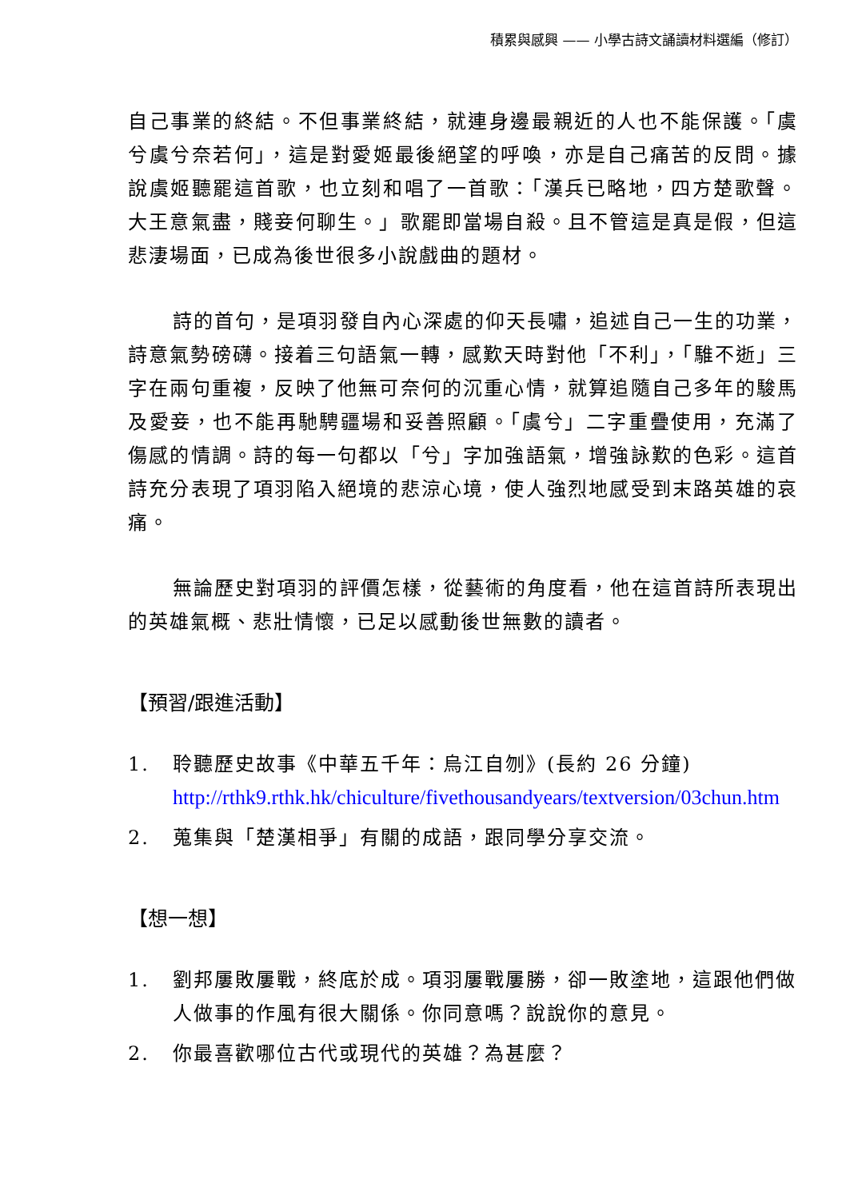積累與感興 —— 小學古詩文誦讀材料選編（修訂）
自己事業的終結。不但事業終結，就連身邊最親近的人也不能保護。「虞兮虞兮奈若何」，這是對愛姬最後絕望的呼喚，亦是自己痛苦的反問。據說虞姬聽罷這首歌，也立刻和唱了一首歌：「漢兵已略地，四方楚歌聲。大王意氣盡，賤妾何聊生。」歌罷即當場自殺。且不管這是真是假，但這悲淒場面，已成為後世很多小說戲曲的題材。
詩的首句，是項羽發自內心深處的仰天長嘯，追述自己一生的功業，詩意氣勢磅礴。接着三句語氣一轉，感歎天時對他「不利」，「騅不逝」三字在兩句重複，反映了他無可奈何的沉重心情，就算追隨自己多年的駿馬及愛妾，也不能再馳騁疆場和妥善照顧。「虞兮」二字重疊使用，充滿了傷感的情調。詩的每一句都以「兮」字加強語氣，增強詠歎的色彩。這首詩充分表現了項羽陷入絕境的悲涼心境，使人強烈地感受到末路英雄的哀痛。
無論歷史對項羽的評價怎樣，從藝術的角度看，他在這首詩所表現出的英雄氣概、悲壯情懷，已足以感動後世無數的讀者。
【預習/跟進活動】
1. 聆聽歷史故事《中華五千年：烏江自刎》(長約 26 分鐘)
http://rthk9.rthk.hk/chiculture/fivethousandyears/textversion/03chun.htm
2. 蒐集與「楚漢相爭」有關的成語，跟同學分享交流。
【想一想】
1. 劉邦屢敗屢戰，終底於成。項羽屢戰屢勝，卻一敗塗地，這跟他們做人做事的作風有很大關係。你同意嗎？說說你的意見。
2. 你最喜歡哪位古代或現代的英雄？為甚麼？